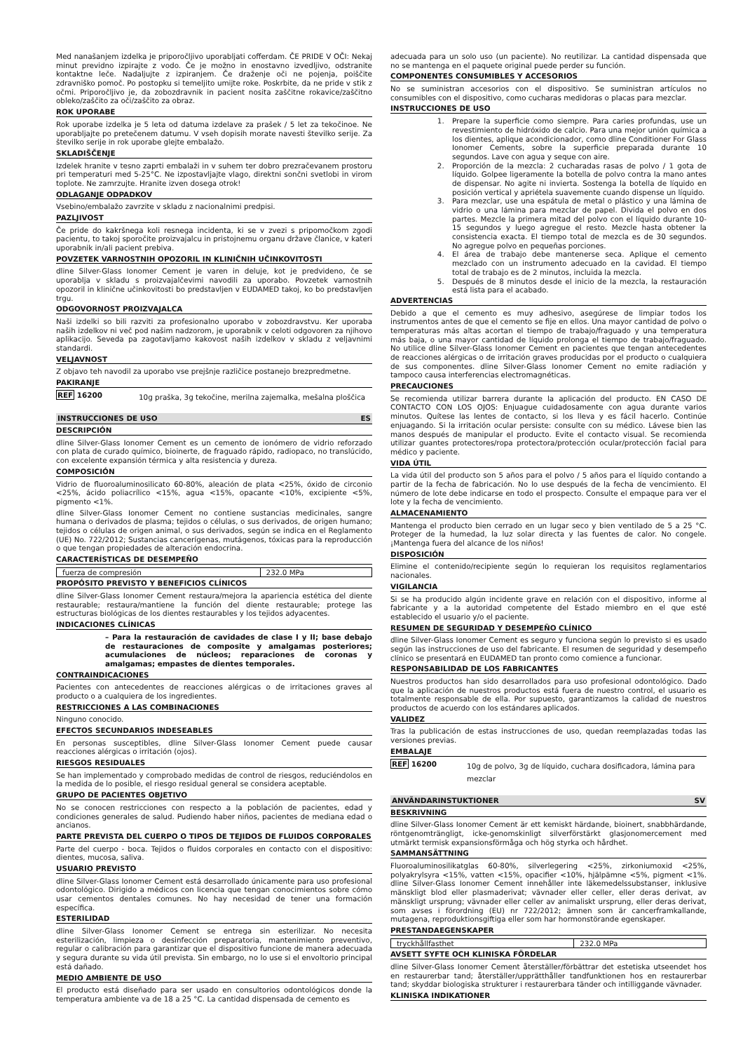Med nanašanjem izdelka je priporočljivo uporabljati cofferdam. ČE PRIDE V OČI: Nekaj minut previdno izpirajte z vodo. Če je možno in enostavno izvedljivo, odstranite kontaktne leče. Nadaljujte z izpiranjem. Če draženje oči ne pojenja, poiščite zdravniško pomoč. Po postopku si temeljito umijte roke. Poskrbite, da ne pride v stik z očmi. Priporočljivo je, da zobozdravnik in pacient nosita zaščitne rokavice/zaščitno obleko/zaščito za oči/zaščito za obraz.
ROK UPORABE
Rok uporabe izdelka je 5 leta od datuma izdelave za prašek / 5 let za tekočinoe. Ne uporabljajte po pretečenem datumu. V vseh dopisih morate navesti številko serije. Za številko serije in rok uporabe glejte embalažo.
SKLADIŠČENJE
Izdelek hranite v tesno zaprti embalaži in v suhem ter dobro prezračevanem prostoru pri temperaturi med 5-25°C. Ne izpostavljajte vlago, direktni sončni svetlobi in virom toplote. Ne zamrzujte. Hranite izven dosega otrok!
ODLAGANJE ODPADKOV
Vsebino/embalažo zavrzite v skladu z nacionalnimi predpisi.
PAZLJIVOST
Če pride do kakršnega koli resnega incidenta, ki se v zvezi s pripomočkom zgodi pacientu, to takoj sporočite proizvajalcu in pristojnemu organu države članice, v kateri uporabnik in/ali pacient prebiva.
POVZETEK VARNOSTNIH OPOZORIL IN KLINIČNIH UČINKOVITOSTI
dline Silver-Glass Ionomer Cement je varen in deluje, kot je predvideno, če se uporablja v skladu s proizvajalčevimi navodili za uporabo. Povzetek varnostnih opozoril in klinične učinkovitosti bo predstavljen v EUDAMED takoj, ko bo predstavljen trgu.
ODGOVORNOST PROIZVAJALCA
Naši izdelki so bili razviti za profesionalno uporabo v zobozdravstvu. Ker uporaba naših izdelkov ni več pod našim nadzorom, je uporabnik v celoti odgovoren za njihovo aplikacijo. Seveda pa zagotavljamo kakovost naših izdelkov v skladu z veljavnimi standardi.
VELJAVNOST
Z objavo teh navodil za uporabo vse prejšnje različice postanejo brezpredmetne.
PAKIRANJE
REF 16200
10g praška, 3g tekočine, merilna zajemalka, mešalna ploščica
INSTRUCCIONES DE USO ES
DESCRIPCIÓN
dline Silver-Glass Ionomer Cement es un cemento de ionómero de vidrio reforzado con plata de curado químico, bioinerte, de fraguado rápido, radiopaco, no translúcido, con excelente expansión térmica y alta resistencia y dureza.
COMPOSICIÓN
Vidrio de fluoroaluminosilicato 60-80%, aleación de plata <25%, óxido de circonio <25%, ácido poliacrílico <15%, agua <15%, opacante <10%, excipiente <5%, pigmento <1%.
dline Silver-Glass Ionomer Cement no contiene sustancias medicinales, sangre humana o derivados de plasma; tejidos o células, o sus derivados, de origen humano; tejidos o células de origen animal, o sus derivados, según se indica en el Reglamento (UE) No. 722/2012; Sustancias cancerígenas, mutágenos, tóxicas para la reproducción o que tengan propiedades de alteración endocrina.
CARACTERÍSTICAS DE DESEMPEÑO
| fuerza de compresión | 232.0 MPa |
PROPÓSITO PREVISTO Y BENEFICIOS CLÍNICOS
dline Silver-Glass Ionomer Cement restaura/mejora la apariencia estética del diente restaurable; restaura/mantiene la función del diente restaurable; protege las estructuras biológicas de los dientes restaurables y los tejidos adyacentes.
INDICACIONES CLÍNICAS
– Para la restauración de cavidades de clase I y II; base debajo de restauraciones de composite y amalgamas posteriores; acumulaciones de núcleos; reparaciones de coronas y amalgamas; empastes de dientes temporales.
CONTRAINDICACIONES
Pacientes con antecedentes de reacciones alérgicas o de irritaciones graves al producto o a cualquiera de los ingredientes.
RESTRICCIONES A LAS COMBINACIONES
Ninguno conocido.
EFECTOS SECUNDARIOS INDESEABLES
En personas susceptibles, dline Silver-Glass Ionomer Cement puede causar reacciones alérgicas o irritación (ojos).
RIESGOS RESIDUALES
Se han implementado y comprobado medidas de control de riesgos, reduciéndolos en la medida de lo posible, el riesgo residual general se considera aceptable.
GRUPO DE PACIENTES OBJETIVO
No se conocen restricciones con respecto a la población de pacientes, edad y condiciones generales de salud. Pudiendo haber niños, pacientes de mediana edad o ancianos.
PARTE PREVISTA DEL CUERPO O TIPOS DE TEJIDOS DE FLUIDOS CORPORALES
Parte del cuerpo - boca. Tejidos o fluidos corporales en contacto con el dispositivo: dientes, mucosa, saliva.
USUARIO PREVISTO
dline Silver-Glass Ionomer Cement está desarrollado únicamente para uso profesional odontológico. Dirigido a médicos con licencia que tengan conocimientos sobre cómo usar cementos dentales comunes. No hay necesidad de tener una formación específica.
ESTERILIDAD
dline Silver-Glass Ionomer Cement se entrega sin esterilizar. No necesita esterilización, limpieza o desinfección preparatoria, mantenimiento preventivo, regular o calibración para garantizar que el dispositivo funcione de manera adecuada y segura durante su vida útil prevista. Sin embargo, no lo use si el envoltorio principal está dañado.
MEDIO AMBIENTE DE USO
El producto está diseñado para ser usado en consultorios odontológicos donde la temperatura ambiente va de 18 a 25 °C. La cantidad dispensada de cemento es
adecuada para un solo uso (un paciente). No reutilizar. La cantidad dispensada que no se mantenga en el paquete original puede perder su función.
COMPONENTES CONSUMIBLES Y ACCESORIOS
No se suministran accesorios con el dispositivo. Se suministran artículos no consumibles con el dispositivo, como cucharas medidoras o placas para mezclar.
INSTRUCCIONES DE USO
1. Prepare la superficie como siempre. Para caries profundas, use un revestimiento de hidróxido de calcio. Para una mejor unión química a los dientes, aplique acondicionador, como dline Conditioner For Glass Ionomer Cements, sobre la superficie preparada durante 10 segundos. Lave con agua y seque con aire.
2. Proporción de la mezcla: 2 cucharadas rasas de polvo / 1 gota de líquido. Golpee ligeramente la botella de polvo contra la mano antes de dispensar. No agite ni invierta. Sostenga la botella de líquido en posición vertical y apriétela suavemente cuando dispense un líquido.
3. Para mezclar, use una espátula de metal o plástico y una lámina de vidrio o una lámina para mezclar de papel. Divida el polvo en dos partes. Mezcle la primera mitad del polvo con el líquido durante 10-15 segundos y luego agregue el resto. Mezcle hasta obtener la consistencia exacta. El tiempo total de mezcla es de 30 segundos. No agregue polvo en pequeñas porciones.
4. El área de trabajo debe mantenerse seca. Aplique el cemento mezclado con un instrumento adecuado en la cavidad. El tiempo total de trabajo es de 2 minutos, incluida la mezcla.
5. Después de 8 minutos desde el inicio de la mezcla, la restauración está lista para el acabado.
ADVERTENCIAS
Debido a que el cemento es muy adhesivo, asegúrese de limpiar todos los instrumentos antes de que el cemento se fije en ellos. Una mayor cantidad de polvo o temperaturas más altas acortan el tiempo de trabajo/fraguado y una temperatura más baja, o una mayor cantidad de líquido prolonga el tiempo de trabajo/fraguado. No utilice dline Silver-Glass Ionomer Cement en pacientes que tengan antecedentes de reacciones alérgicas o de irritación graves producidas por el producto o cualquiera de sus componentes. dline Silver-Glass Ionomer Cement no emite radiación y tampoco causa interferencias electromagnéticas.
PRECAUCIONES
Se recomienda utilizar barrera durante la aplicación del producto. EN CASO DE CONTACTO CON LOS OJOS: Enjuague cuidadosamente con agua durante varios minutos. Quítese las lentes de contacto, si los lleva y es fácil hacerlo. Continúe enjuagando. Si la irritación ocular persiste: consulte con su médico. Lávese bien las manos después de manipular el producto. Evite el contacto visual. Se recomienda utilizar guantes protectores/ropa protectora/protección ocular/protección facial para médico y paciente.
VIDA ÚTIL
La vida útil del producto son 5 años para el polvo / 5 años para el líquido contando a partir de la fecha de fabricación. No lo use después de la fecha de vencimiento. El número de lote debe indicarse en todo el prospecto. Consulte el empaque para ver el lote y la fecha de vencimiento.
ALMACENAMIENTO
Mantenga el producto bien cerrado en un lugar seco y bien ventilado de 5 a 25 °C. Proteger de la humedad, la luz solar directa y las fuentes de calor. No congele. ¡Mantenga fuera del alcance de los niños!
DISPOSICIÓN
Elimine el contenido/recipiente según lo requieran los requisitos reglamentarios nacionales.
VIGILANCIA
Si se ha producido algún incidente grave en relación con el dispositivo, informe al fabricante y a la autoridad competente del Estado miembro en el que esté establecido el usuario y/o el paciente.
RESUMEN DE SEGURIDAD Y DESEMPEÑO CLÍNICO
dline Silver-Glass Ionomer Cement es seguro y funciona según lo previsto si es usado según las instrucciones de uso del fabricante. El resumen de seguridad y desempeño clínico se presentará en EUDAMED tan pronto como comience a funcionar.
RESPONSABILIDAD DE LOS FABRICANTES
Nuestros productos han sido desarrollados para uso profesional odontológico. Dado que la aplicación de nuestros productos está fuera de nuestro control, el usuario es totalmente responsable de ella. Por supuesto, garantizamos la calidad de nuestros productos de acuerdo con los estándares aplicados.
VALIDEZ
Tras la publicación de estas instrucciones de uso, quedan reemplazadas todas las versiones previas.
EMBALAJE
REF 16200
10g de polvo, 3g de líquido, cuchara dosificadora, lámina para mezclar
ANVÄNDARINSTUKTIONER SV
BESKRIVNING
dline Silver-Glass Ionomer Cement är ett kemiskt härdande, bioinert, snabbhärdande, röntgenomträngligt, icke-genomskinligt silverförstärkt glasjonomercement med utmärkt termisk expansionsförmåga och hög styrka och hårdhet.
SAMMANSÄTTNING
Fluoroaluminosilikatglas 60-80%, silverlegering <25%, zirkoniumoxid <25%, polyakrylsyra <15%, vatten <15%, opacifier <10%, hjälpämne <5%, pigment <1%. dline Silver-Glass Ionomer Cement innehåller inte läkemedelssubstanser, inklusive mänskligt blod eller plasmaderivat; vävnader eller celler, eller deras derivat, av mänskligt ursprung; vävnader eller celler av animaliskt ursprung, eller deras derivat, som avses i förordning (EU) nr 722/2012; ämnen som är cancerframkallande, mutagena, reproduktionsgiftiga eller som har hormonstörande egenskaper.
PRESTANDAEGENSKAPER
| tryckhållfasthet | 232.0 MPa |
AVSETT SYFTE OCH KLINISKA FÖRDELAR
dline Silver-Glass Ionomer Cement återställer/förbättrar det estetiska utseendet hos en restaurerbar tand; återställer/upprätthåller tandfunktionen hos en restaurerbar tand; skyddar biologiska strukturer i restaurerbara tänder och intilliggande vävnader.
KLINISKA INDIKATIONER